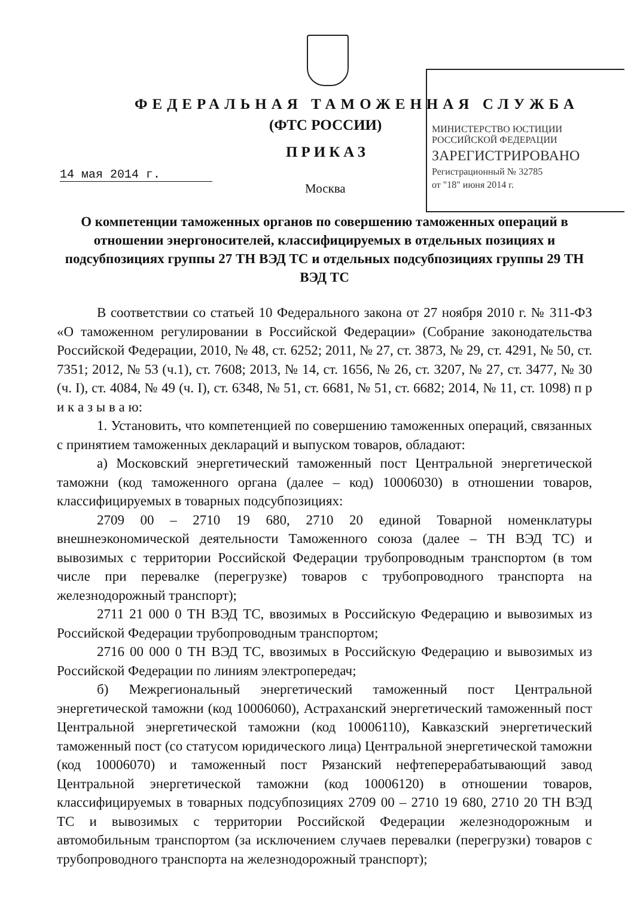ФЕДЕРАЛЬНАЯ ТАМОЖЕННАЯ СЛУЖБА
(ФТС РОССИИ)
ПРИКАЗ
14 мая 2014 г.
Москва
МИНИСТЕРСТВО ЮСТИЦИИ РОССИЙСКОЙ ФЕДЕРАЦИИ
ЗАРЕГИСТРИРОВАНО
Регистрационный № 32785
от "18" июня 2014 г.
О компетенции таможенных органов по совершению таможенных операций в отношении энергоносителей, классифицируемых в отдельных позициях и подсубпозициях группы 27 ТН ВЭД ТС и отдельных подсубпозициях группы 29 ТН ВЭД ТС
В соответствии со статьей 10 Федерального закона от 27 ноября 2010 г. № 311-ФЗ «О таможенном регулировании в Российской Федерации» (Собрание законодательства Российской Федерации, 2010, № 48, ст. 6252; 2011, № 27, ст. 3873, № 29, ст. 4291, № 50, ст. 7351; 2012, № 53 (ч.1), ст. 7608; 2013, № 14, ст. 1656, № 26, ст. 3207, № 27, ст. 3477, № 30 (ч. I), ст. 4084, № 49 (ч. I), ст. 6348, № 51, ст. 6681, № 51, ст. 6682; 2014, № 11, ст. 1098) п р и к а з ы в а ю:
1. Установить, что компетенцией по совершению таможенных операций, связанных с принятием таможенных деклараций и выпуском товаров, обладают:
а) Московский энергетический таможенный пост Центральной энергетической таможни (код таможенного органа (далее – код) 10006030) в отношении товаров, классифицируемых в товарных подсубпозициях:
2709 00 – 2710 19 680, 2710 20 единой Товарной номенклатуры внешнеэкономической деятельности Таможенного союза (далее – ТН ВЭД ТС) и вывозимых с территории Российской Федерации трубопроводным транспортом (в том числе при перевалке (перегрузке) товаров с трубопроводного транспорта на железнодорожный транспорт);
2711 21 000 0 ТН ВЭД ТС, ввозимых в Российскую Федерацию и вывозимых из Российской Федерации трубопроводным транспортом;
2716 00 000 0 ТН ВЭД ТС, ввозимых в Российскую Федерацию и вывозимых из Российской Федерации по линиям электропередач;
б) Межрегиональный энергетический таможенный пост Центральной энергетической таможни (код 10006060), Астраханский энергетический таможенный пост Центральной энергетической таможни (код 10006110), Кавказский энергетический таможенный пост (со статусом юридического лица) Центральной энергетической таможни (код 10006070) и таможенный пост Рязанский нефтеперерабатывающий завод Центральной энергетической таможни (код 10006120) в отношении товаров, классифицируемых в товарных подсубпозициях 2709 00 – 2710 19 680, 2710 20 ТН ВЭД ТС и вывозимых с территории Российской Федерации железнодорожным и автомобильным транспортом (за исключением случаев перевалки (перегрузки) товаров с трубопроводного транспорта на железнодорожный транспорт);